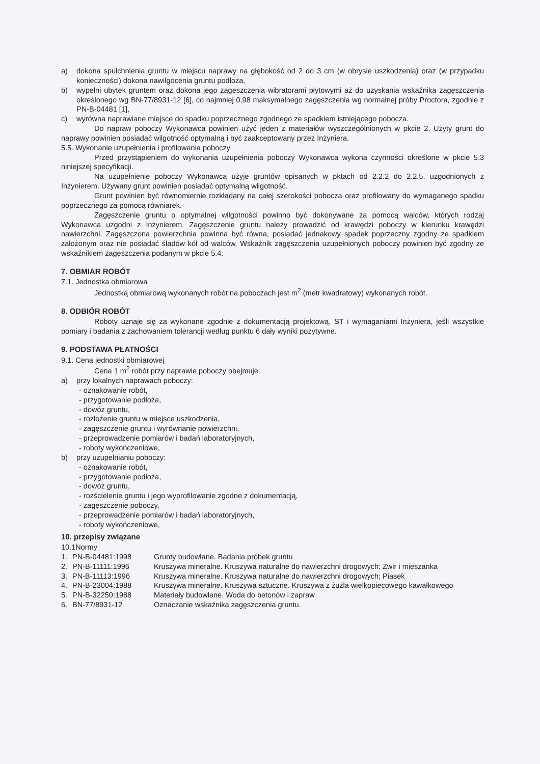a) dokona spulchnienia gruntu w miejscu naprawy na głębokość od 2 do 3 cm (w obrysie uszkodzenia) oraz (w przypadku konieczności) dokona nawilgocenia gruntu podłoża,
b) wypełni ubytek gruntem oraz dokona jego zagęszczenia wibratorami płytowymi aż do uzyskania wskaźnika zagęszczenia określonego wg BN-77/8931-12 [6], co najmniej 0,98 maksymalnego zagęszczenia wg normalnej próby Proctora, zgodnie z PN-B-04481 [1],
c) wyrówna naprawiane miejsce do spadku poprzecznego zgodnego ze spadkiem istniejącego pobocza.
Do napraw poboczy Wykonawca powinien użyć jeden z materiałów wyszczególnionych w pkcie 2. Użyty grunt do naprawy powinien posiadać wilgotność optymalną i być zaakceptowany przez Inżyniera.
5.5. Wykonanie uzupełnienia i profilowania poboczy
Przed przystąpieniem do wykonania uzupełnienia poboczy Wykonawca wykona czynności określone w pkcie 5.3 niniejszej specyfikacji.
Na uzupełnienie poboczy Wykonawca użyje gruntów opisanych w pktach od 2.2.2 do 2.2.5, uzgodnionych z Inżynierem. Używany grunt powinien posiadać optymalną wilgotność.
Grunt powinien być równomiernie rozkładany na całej szerokości pobocza oraz profilowany do wymaganego spadku poprzecznego za pomocą równiarek.
Zagęszczenie gruntu o optymalnej wilgotności powinno być dokonywane za pomocą walców, których rodzaj Wykonawca uzgodni z Inżynierem. Zagęszczenie gruntu należy prowadzić od krawędzi poboczy w kierunku krawędzi nawierzchni. Zagęszczona powierzchnia powinna być równa, posiadać jednakowy spadek poprzeczny zgodny ze spadkiem założonym oraz nie posiadać śladów kół od walców. Wskaźnik zagęszczenia uzupełnionych poboczy powinien być zgodny ze wskaźnikiem zagęszczenia podanym w pkcie 5.4.
7. OBMIAR ROBÓT
7.1. Jednostka obmiarowa
Jednostką obmiarową wykonanych robót na poboczach jest m<sup>2</sup> (metr kwadratowy) wykonanych robót.
8. ODBIÓR ROBÓT
Roboty uznaje się za wykonane zgodnie z dokumentacją projektową, ST i wymaganiami Inżyniera, jeśli wszystkie pomiary i badania z zachowaniem tolerancji według punktu 6 dały wyniki pozytywne.
9. PODSTAWA PŁATNOŚCI
9.1. Cena jednostki obmiarowej
Cena 1 m<sup>2</sup> robót przy naprawie poboczy obejmuje:
a) przy lokalnych naprawach poboczy:
- oznakowanie robót,
- przygotowanie podłoża,
- dowóz gruntu,
- rozłożenie gruntu w miejsce uszkodzenia,
- zagęszczenie gruntu i wyrównanie powierzchni,
- przeprowadzenie pomiarów i badań laboratoryjnych,
- roboty wykończeniowe,
b) przy uzupełnianiu poboczy:
- oznakowanie robót,
- przygotowanie podłoża,
- dowóz gruntu,
- rozścielenie gruntu i jego wyprofilowanie zgodne z dokumentacją,
- zagęszczenie poboczy,
- przeprowadzenie pomiarów i badań laboratoryjnych,
- roboty wykończeniowe,
10. przepisy związane
10.1Normy
| 1. | PN-B-04481:1998 | Grunty budowlane. Badania próbek gruntu |
| 2. | PN-B-11111:1996 | Kruszywa mineralne. Kruszywa naturalne do nawierzchni drogowych; Żwir i mieszanka |
| 3. | PN-B-11113:1996 | Kruszywa mineralne. Kruszywa naturalne do nawierzchni drogowych; Piasek |
| 4. | PN-B-23004:1988 | Kruszywa mineralne. Kruszywa sztuczne. Kruszywa z żużla wielkopiecowego kawałkowego |
| 5. | PN-B-32250:1988 | Materiały budowlane. Woda do betonów i zapraw |
| 6. | BN-77/8931-12 | Oznaczanie wskaźnika zagęszczenia gruntu. |